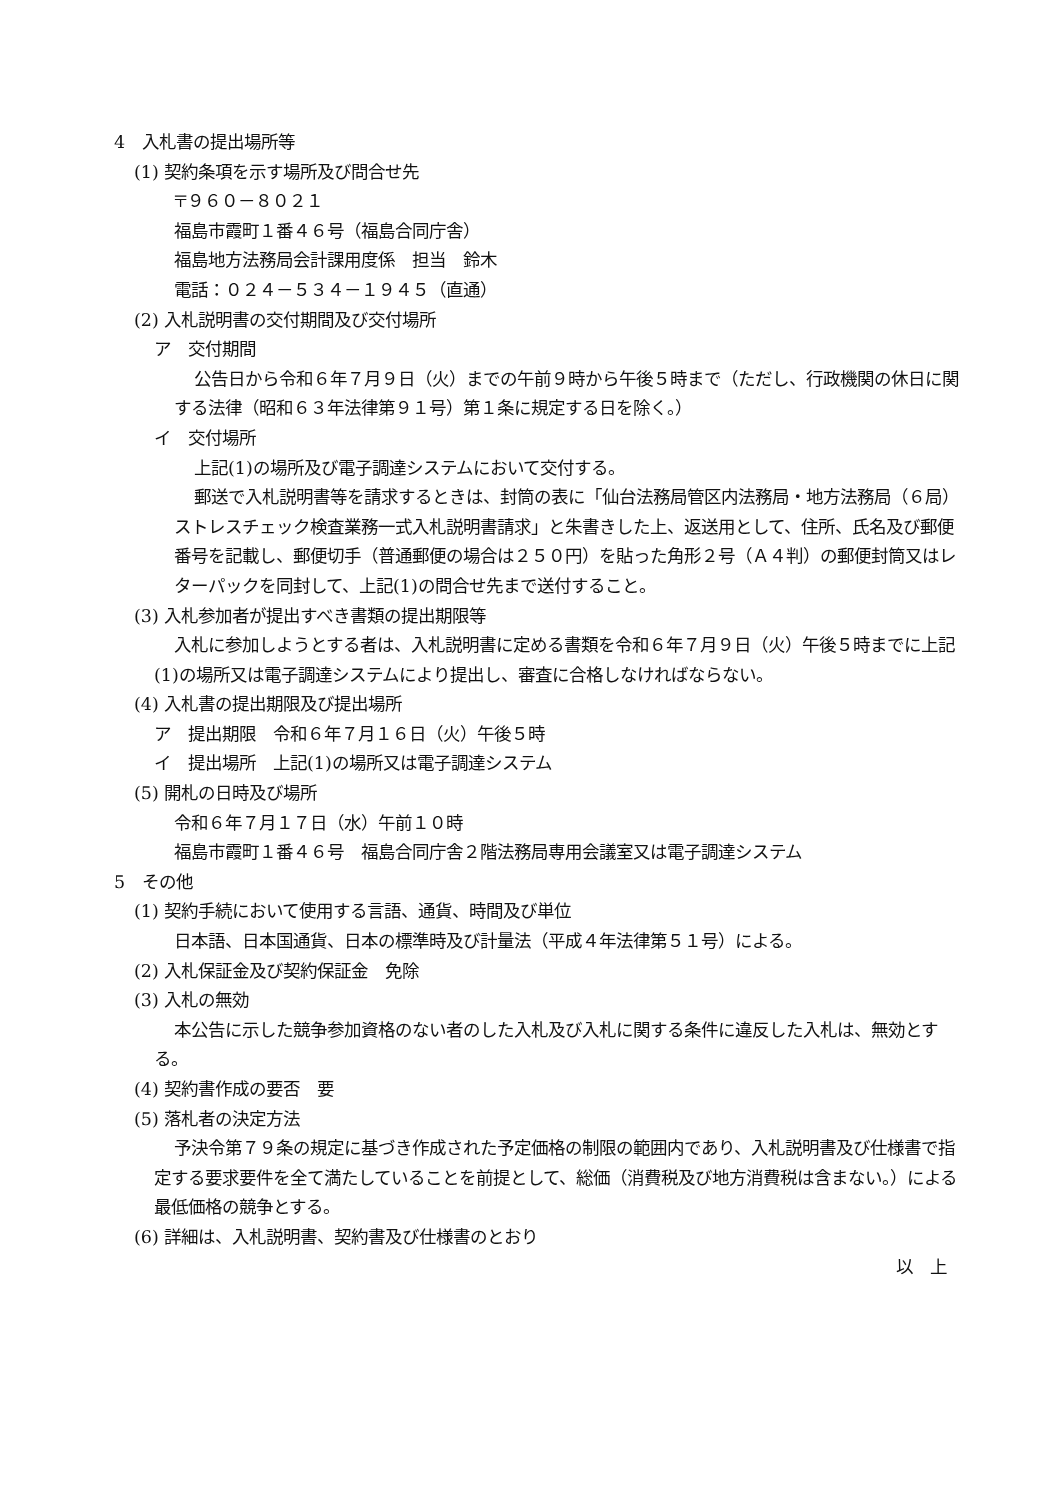4　入札書の提出場所等
(1) 契約条項を示す場所及び問合せ先
〒９６０－８０２１
福島市霞町１番４６号（福島合同庁舎）
福島地方法務局会計課用度係　担当　鈴木
電話：０２４－５３４－１９４５（直通）
(2) 入札説明書の交付期間及び交付場所
ア　交付期間
公告日から令和６年７月９日（火）までの午前９時から午後５時まで（ただし、行政機関の休日に関する法律（昭和６３年法律第９１号）第１条に規定する日を除く。）
イ　交付場所
上記(1)の場所及び電子調達システムにおいて交付する。
郵送で入札説明書等を請求するときは、封筒の表に「仙台法務局管区内法務局・地方法務局（６局）ストレスチェック検査業務一式入札説明書請求」と朱書きした上、返送用として、住所、氏名及び郵便番号を記載し、郵便切手（普通郵便の場合は２５０円）を貼った角形２号（Ａ４判）の郵便封筒又はレターパックを同封して、上記(1)の問合せ先まで送付すること。
(3) 入札参加者が提出すべき書類の提出期限等
入札に参加しようとする者は、入札説明書に定める書類を令和６年７月９日（火）午後５時までに上記(1)の場所又は電子調達システムにより提出し、審査に合格しなければならない。
(4) 入札書の提出期限及び提出場所
ア　提出期限　令和６年７月１６日（火）午後５時
イ　提出場所　上記(1)の場所又は電子調達システム
(5) 開札の日時及び場所
令和６年７月１７日（水）午前１０時
福島市霞町１番４６号　福島合同庁舎２階法務局専用会議室又は電子調達システム
5　その他
(1) 契約手続において使用する言語、通貨、時間及び単位
日本語、日本国通貨、日本の標準時及び計量法（平成４年法律第５１号）による。
(2) 入札保証金及び契約保証金　免除
(3) 入札の無効
本公告に示した競争参加資格のない者のした入札及び入札に関する条件に違反した入札は、無効とする。
(4) 契約書作成の要否　要
(5) 落札者の決定方法
予決令第７９条の規定に基づき作成された予定価格の制限の範囲内であり、入札説明書及び仕様書で指定する要求要件を全て満たしていることを前提として、総価（消費税及び地方消費税は含まない。）による最低価格の競争とする。
(6) 詳細は、入札説明書、契約書及び仕様書のとおり
以　上